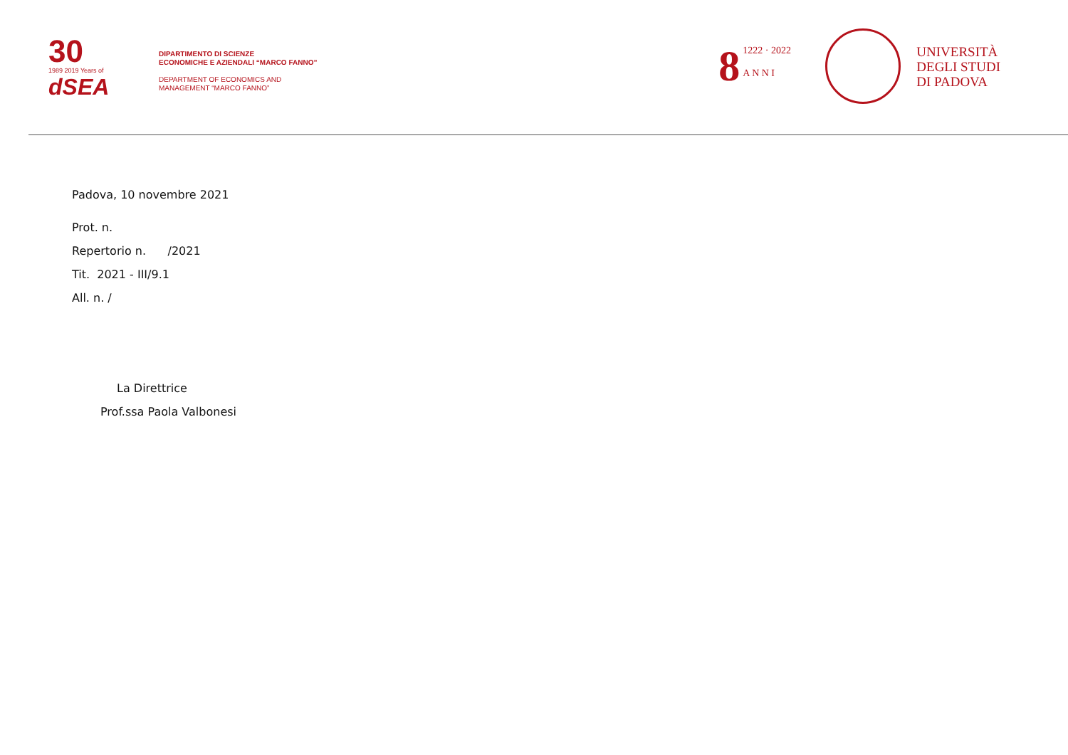30
1989 2019 Years of
dSEA
DIPARTIMENTO DI SCIENZE
ECONOMICHE E AZIENDALI “MARCO FANNO”
DEPARTMENT OF ECONOMICS AND
MANAGEMENT “MARCO FANNO”
8 1222 · 2022
A N N I
UNIVERSITÀ
DEGLI STUDI
DI PADOVA
Padova, 10 novembre 2021
Prot. n.
Repertorio n. /2021
Tit. 2021 - III/9.1
All. n. /
La Direttrice
Prof.ssa Paola Valbonesi